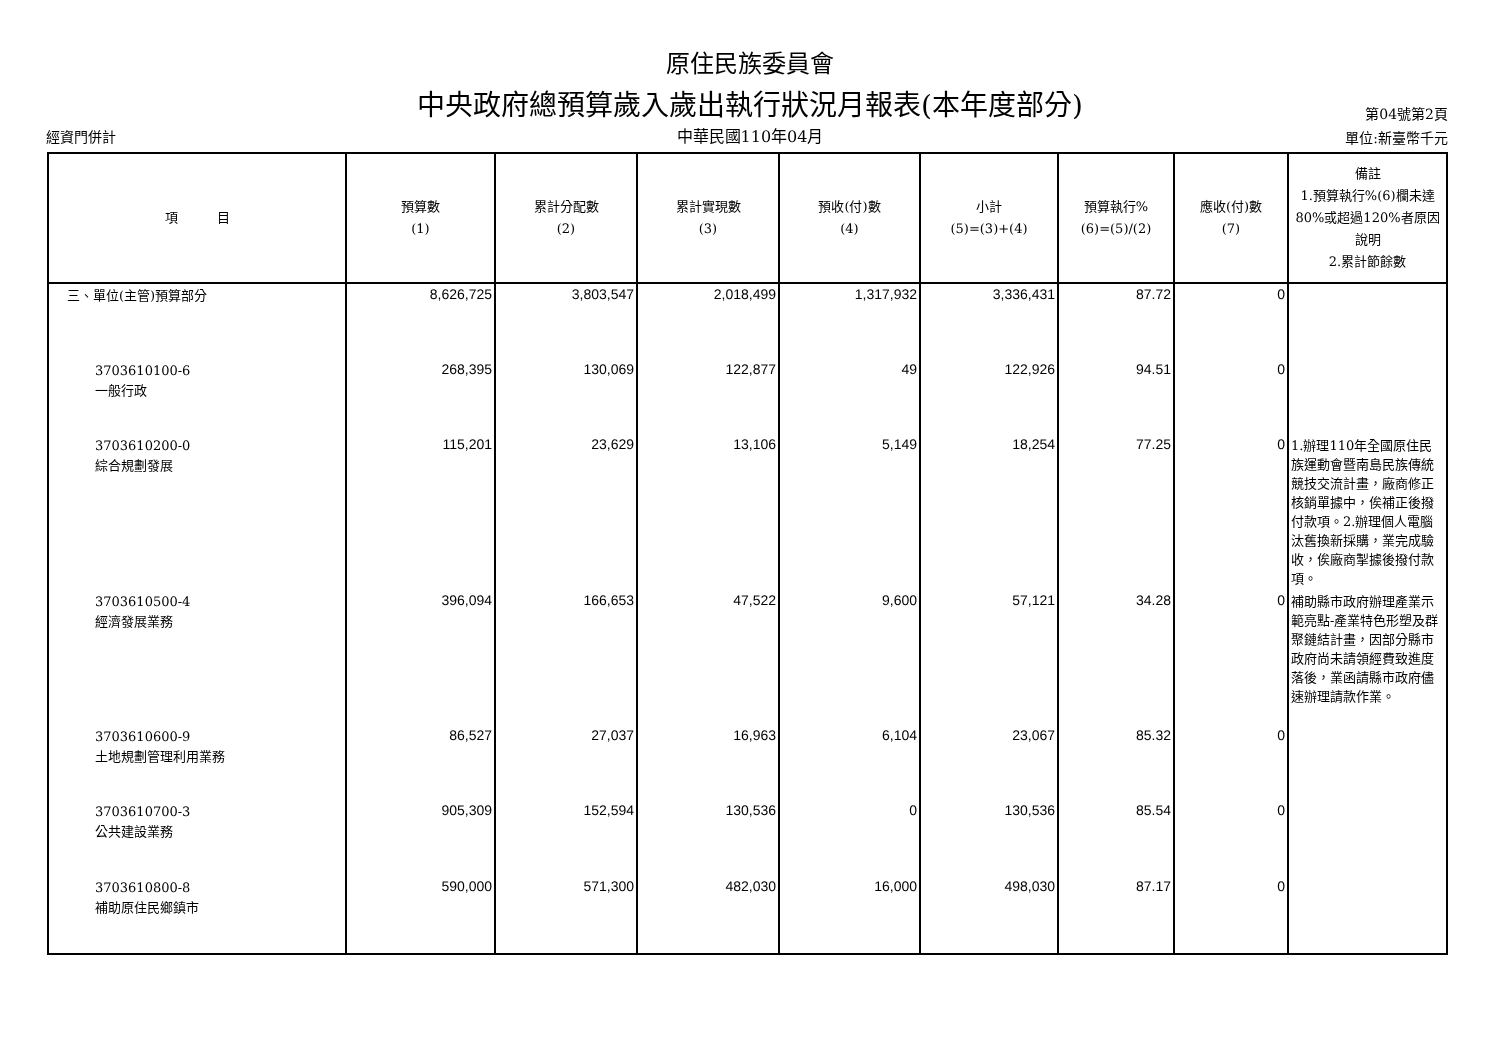原住民族委員會
中央政府總預算歲入歲出執行狀況月報表(本年度部分)
中華民國110年04月
經資門併計
第04號第2頁
單位:新臺幣千元
| 項 目 | 預算數 (1) | 累計分配數 (2) | 累計實現數 (3) | 預收(付)數 (4) | 小計 (5)=(3)+(4) | 預算執行% (6)=(5)/(2) | 應收(付)數 (7) | 備註 1.預算執行%(6)欄未達80%或超過120%者原因說明 2.累計節餘數 |
| --- | --- | --- | --- | --- | --- | --- | --- | --- |
| 三、單位(主管)預算部分 | 8,626,725 | 3,803,547 | 2,018,499 | 1,317,932 | 3,336,431 | 87.72 | 0 | |
| 3703610100-6 一般行政 | 268,395 | 130,069 | 122,877 | 49 | 122,926 | 94.51 | 0 | |
| 3703610200-0 綜合規劃發展 | 115,201 | 23,629 | 13,106 | 5,149 | 18,254 | 77.25 | 0 | 1.辦理110年全國原住民族運動會暨南島民族傳統競技交流計畫，廠商修正核銷單據中，俟補正後撥付款項。2.辦理個人電腦汰舊換新採購，業完成驗收，俟廠商掣據後撥付款項。 |
| 3703610500-4 經濟發展業務 | 396,094 | 166,653 | 47,522 | 9,600 | 57,121 | 34.28 | 0 | 補助縣市政府辦理產業示範亮點-產業特色形塑及群聚鏈結計畫，因部分縣市政府尚未請領經費致進度落後，業函請縣市政府儘速辦理請款作業。 |
| 3703610600-9 土地規劃管理利用業務 | 86,527 | 27,037 | 16,963 | 6,104 | 23,067 | 85.32 | 0 | |
| 3703610700-3 公共建設業務 | 905,309 | 152,594 | 130,536 | 0 | 130,536 | 85.54 | 0 | |
| 3703610800-8 補助原住民鄉鎮市 | 590,000 | 571,300 | 482,030 | 16,000 | 498,030 | 87.17 | 0 | |